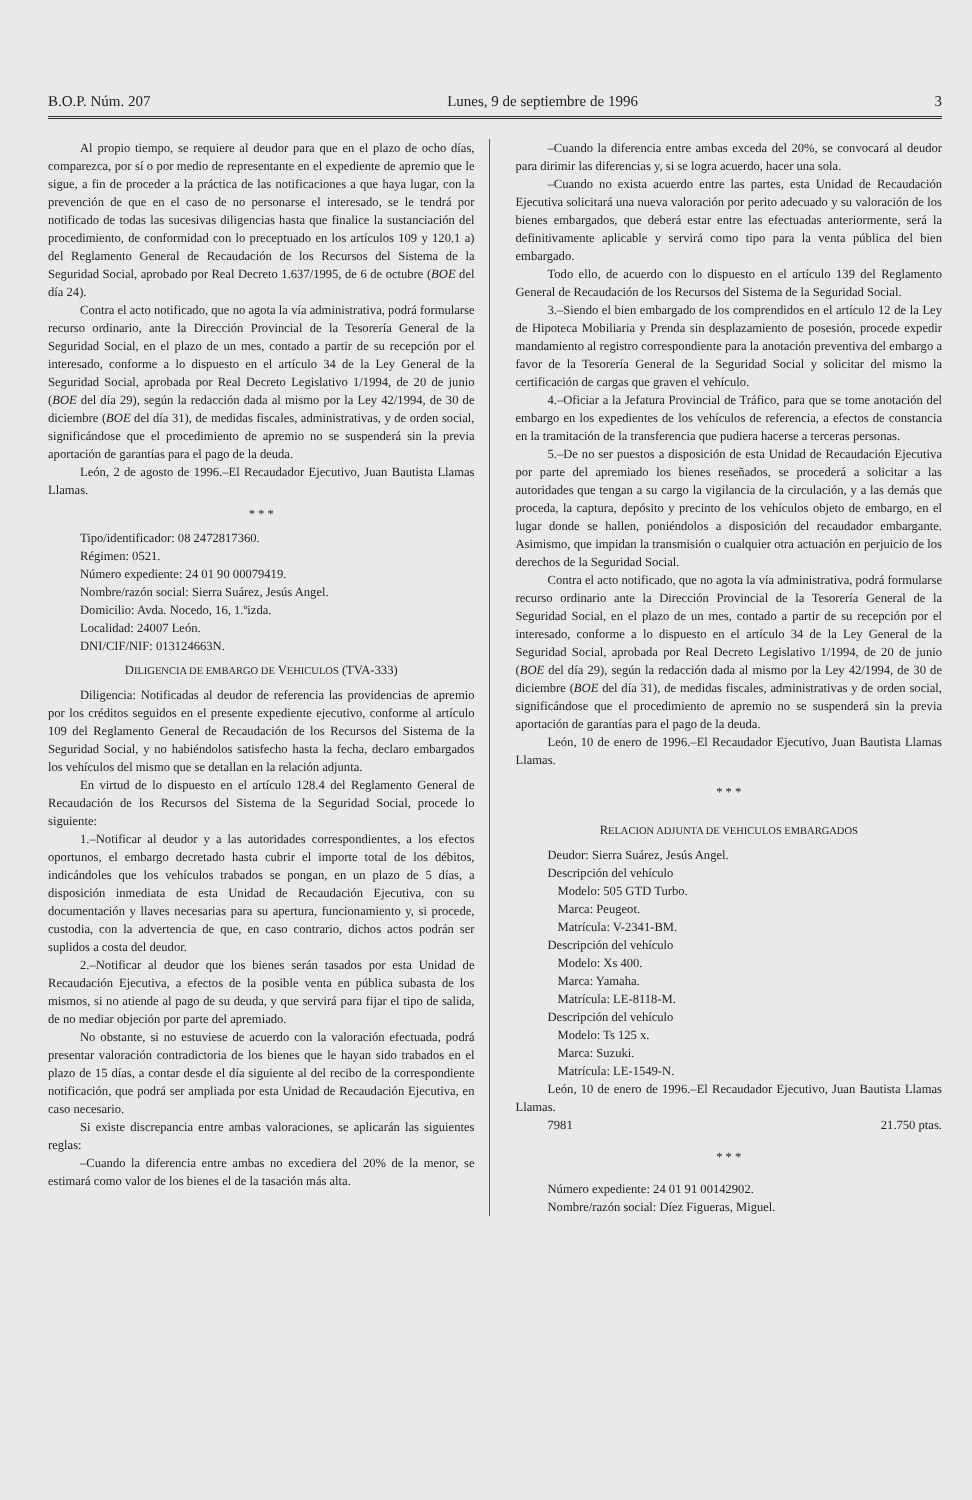B.O.P. Núm. 207 Lunes, 9 de septiembre de 1996 3
Al propio tiempo, se requiere al deudor para que en el plazo de ocho días, comparezca, por sí o por medio de representante en el expediente de apremio que le sigue, a fin de proceder a la práctica de las notificaciones a que haya lugar, con la prevención de que en el caso de no personarse el interesado, se le tendrá por notificado de todas las sucesivas diligencias hasta que finalice la sustanciación del procedimiento, de conformidad con lo preceptuado en los artículos 109 y 120.1 a) del Reglamento General de Recaudación de los Recursos del Sistema de la Seguridad Social, aprobado por Real Decreto 1.637/1995, de 6 de octubre (BOE del día 24).
Contra el acto notificado, que no agota la vía administrativa, podrá formularse recurso ordinario, ante la Dirección Provincial de la Tesorería General de la Seguridad Social, en el plazo de un mes, contado a partir de su recepción por el interesado, conforme a lo dispuesto en el artículo 34 de la Ley General de la Seguridad Social, aprobada por Real Decreto Legislativo 1/1994, de 20 de junio (BOE del día 29), según la redacción dada al mismo por la Ley 42/1994, de 30 de diciembre (BOE del día 31), de medidas fiscales, administrativas, y de orden social, significándose que el procedimiento de apremio no se suspenderá sin la previa aportación de garantías para el pago de la deuda.
León, 2 de agosto de 1996.–El Recaudador Ejecutivo, Juan Bautista Llamas Llamas.
* * *
Tipo/identificador: 08 2472817360.
Régimen: 0521.
Número expediente: 24 01 90 00079419.
Nombre/razón social: Sierra Suárez, Jesús Angel.
Domicilio: Avda. Nocedo, 16, 1.ºizda.
Localidad: 24007 León.
DNI/CIF/NIF: 013124663N.
DILIGENCIA DE EMBARGO DE VEHICULOS (TVA-333)
Diligencia: Notificadas al deudor de referencia las providencias de apremio por los créditos seguidos en el presente expediente ejecutivo, conforme al artículo 109 del Reglamento General de Recaudación de los Recursos del Sistema de la Seguridad Social, y no habiéndolos satisfecho hasta la fecha, declaro embargados los vehículos del mismo que se detallan en la relación adjunta.
En virtud de lo dispuesto en el artículo 128.4 del Reglamento General de Recaudación de los Recursos del Sistema de la Seguridad Social, procede lo siguiente:
1.–Notificar al deudor y a las autoridades correspondientes, a los efectos oportunos, el embargo decretado hasta cubrir el importe total de los débitos, indicándoles que los vehículos trabados se pongan, en un plazo de 5 días, a disposición inmediata de esta Unidad de Recaudación Ejecutiva, con su documentación y llaves necesarias para su apertura, funcionamiento y, si procede, custodia, con la advertencia de que, en caso contrario, dichos actos podrán ser suplidos a costa del deudor.
2.–Notificar al deudor que los bienes serán tasados por esta Unidad de Recaudación Ejecutiva, a efectos de la posible venta en pública subasta de los mismos, si no atiende al pago de su deuda, y que servirá para fijar el tipo de salida, de no mediar objeción por parte del apremiado.
No obstante, si no estuviese de acuerdo con la valoración efectuada, podrá presentar valoración contradictoria de los bienes que le hayan sido trabados en el plazo de 15 días, a contar desde el día siguiente al del recibo de la correspondiente notificación, que podrá ser ampliada por esta Unidad de Recaudación Ejecutiva, en caso necesario.
Si existe discrepancia entre ambas valoraciones, se aplicarán las siguientes reglas:
–Cuando la diferencia entre ambas no excediera del 20% de la menor, se estimará como valor de los bienes el de la tasación más alta.
–Cuando la diferencia entre ambas exceda del 20%, se convocará al deudor para dirimir las diferencias y, si se logra acuerdo, hacer una sola.
–Cuando no exista acuerdo entre las partes, esta Unidad de Recaudación Ejecutiva solicitará una nueva valoración por perito adecuado y su valoración de los bienes embargados, que deberá estar entre las efectuadas anteriormente, será la definitivamente aplicable y servirá como tipo para la venta pública del bien embargado.
Todo ello, de acuerdo con lo dispuesto en el artículo 139 del Reglamento General de Recaudación de los Recursos del Sistema de la Seguridad Social.
3.–Siendo el bien embargado de los comprendidos en el artículo 12 de la Ley de Hipoteca Mobiliaria y Prenda sin desplazamiento de posesión, procede expedir mandamiento al registro correspondiente para la anotación preventiva del embargo a favor de la Tesorería General de la Seguridad Social y solicitar del mismo la certificación de cargas que graven el vehículo.
4.–Oficiar a la Jefatura Provincial de Tráfico, para que se tome anotación del embargo en los expedientes de los vehículos de referencia, a efectos de constancia en la tramitación de la transferencia que pudiera hacerse a terceras personas.
5.–De no ser puestos a disposición de esta Unidad de Recaudación Ejecutiva por parte del apremiado los bienes reseñados, se procederá a solicitar a las autoridades que tengan a su cargo la vigilancia de la circulación, y a las demás que proceda, la captura, depósito y precinto de los vehículos objeto de embargo, en el lugar donde se hallen, poniéndolos a disposición del recaudador embargante. Asimismo, que impidan la transmisión o cualquier otra actuación en perjuicio de los derechos de la Seguridad Social.
Contra el acto notificado, que no agota la vía administrativa, podrá formularse recurso ordinario ante la Dirección Provincial de la Tesorería General de la Seguridad Social, en el plazo de un mes, contado a partir de su recepción por el interesado, conforme a lo dispuesto en el artículo 34 de la Ley General de la Seguridad Social, aprobada por Real Decreto Legislativo 1/1994, de 20 de junio (BOE del día 29), según la redacción dada al mismo por la Ley 42/1994, de 30 de diciembre (BOE del día 31), de medidas fiscales, administrativas y de orden social, significándose que el procedimiento de apremio no se suspenderá sin la previa aportación de garantías para el pago de la deuda.
León, 10 de enero de 1996.–El Recaudador Ejecutivo, Juan Bautista Llamas Llamas.
* * *
RELACION ADJUNTA DE VEHICULOS EMBARGADOS
Deudor: Sierra Suárez, Jesús Angel.
Descripción del vehículo
Modelo: 505 GTD Turbo.
Marca: Peugeot.
Matrícula: V-2341-BM.
Descripción del vehículo
Modelo: Xs 400.
Marca: Yamaha.
Matrícula: LE-8118-M.
Descripción del vehículo
Modelo: Ts 125 x.
Marca: Suzuki.
Matrícula: LE-1549-N.
León, 10 de enero de 1996.–El Recaudador Ejecutivo, Juan Bautista Llamas Llamas.
7981 21.750 ptas.
* * *
Número expediente: 24 01 91 00142902.
Nombre/razón social: Díez Figueras, Miguel.